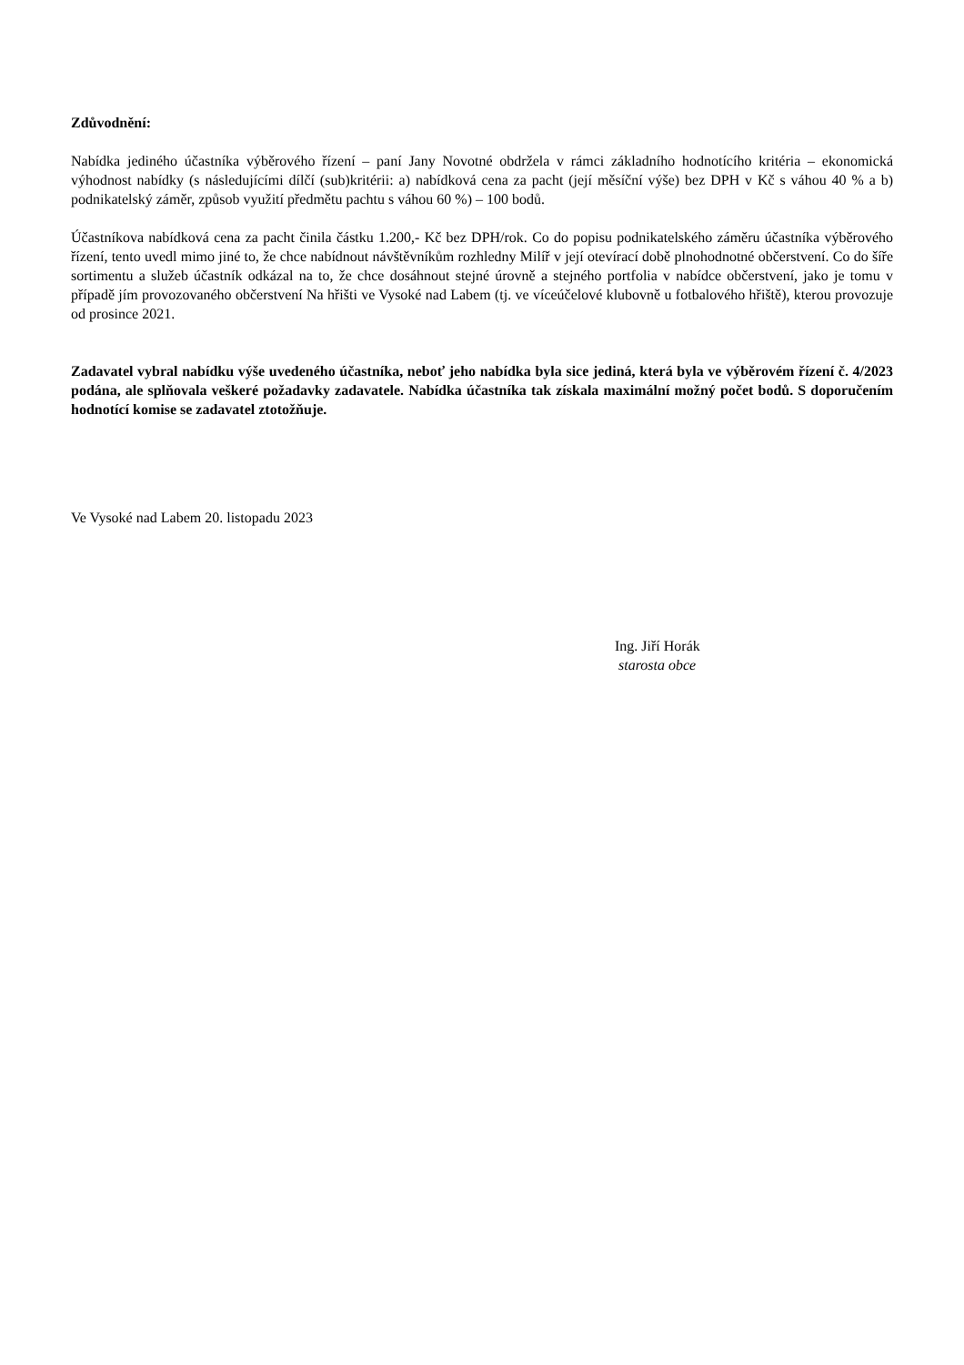Zdůvodnění:
Nabídka jediného účastníka výběrového řízení – paní Jany Novotné obdržela v rámci základního hodnotícího kritéria – ekonomická výhodnost nabídky (s následujícími dílčí (sub)kritérii: a) nabídková cena za pacht (její měsíční výše) bez DPH v Kč s váhou 40 % a b) podnikatelský záměr, způsob využití předmětu pachtu s váhou 60 %) – 100 bodů.
Účastníkova nabídková cena za pacht činila částku 1.200,- Kč bez DPH/rok. Co do popisu podnikatelského záměru účastníka výběrového řízení, tento uvedl mimo jiné to, že chce nabídnout návštěvníkům rozhledny Milíř v její otevírací době plnohodnotné občerstvení. Co do šíře sortimentu a služeb účastník odkázal na to, že chce dosáhnout stejné úrovně a stejného portfolia v nabídce občerstvení, jako je tomu v případě jím provozovaného občerstvení Na hřišti ve Vysoké nad Labem (tj. ve víceúčelové klubovně u fotbalového hřiště), kterou provozuje od prosince 2021.
Zadavatel vybral nabídku výše uvedeného účastníka, neboť jeho nabídka byla sice jediná, která byla ve výběrovém řízení č. 4/2023 podána, ale splňovala veškeré požadavky zadavatele. Nabídka účastníka tak získala maximální možný počet bodů. S doporučením hodnotící komise se zadavatel ztotožňuje.
Ve Vysoké nad Labem 20. listopadu 2023
Ing. Jiří Horák
starosta obce